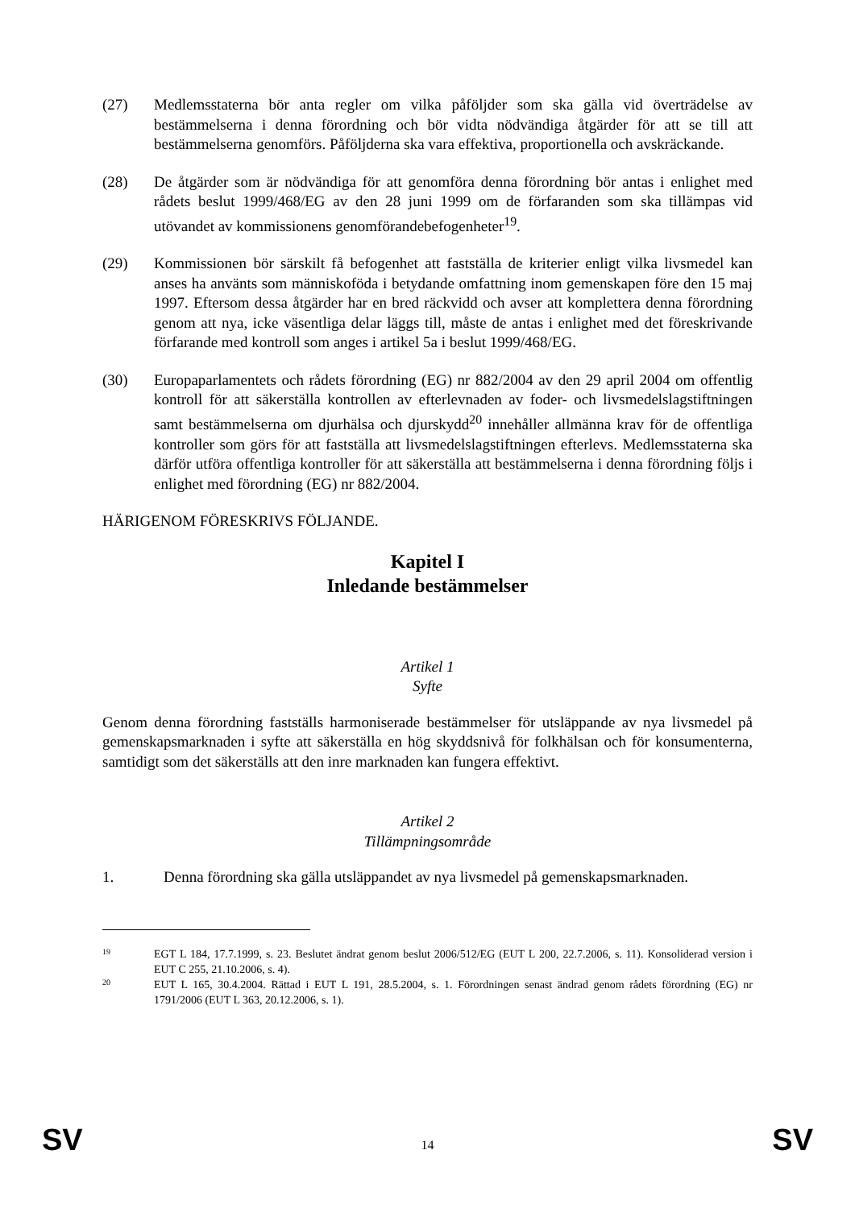(27) Medlemsstaterna bör anta regler om vilka påföljder som ska gälla vid överträdelse av bestämmelserna i denna förordning och bör vidta nödvändiga åtgärder för att se till att bestämmelserna genomförs. Påföljderna ska vara effektiva, proportionella och avskräckande.
(28) De åtgärder som är nödvändiga för att genomföra denna förordning bör antas i enlighet med rådets beslut 1999/468/EG av den 28 juni 1999 om de förfaranden som ska tillämpas vid utövandet av kommissionens genomförandebefogenheter<sup>19</sup>.
(29) Kommissionen bör särskilt få befogenhet att fastställa de kriterier enligt vilka livsmedel kan anses ha använts som människoföda i betydande omfattning inom gemenskapen före den 15 maj 1997. Eftersom dessa åtgärder har en bred räckvidd och avser att komplettera denna förordning genom att nya, icke väsentliga delar läggs till, måste de antas i enlighet med det föreskrivande förfarande med kontroll som anges i artikel 5a i beslut 1999/468/EG.
(30) Europaparlamentets och rådets förordning (EG) nr 882/2004 av den 29 april 2004 om offentlig kontroll för att säkerställa kontrollen av efterlevnaden av foder- och livsmedelslagstiftningen samt bestämmelserna om djurhälsa och djurskydd<sup>20</sup> innehåller allmänna krav för de offentliga kontroller som görs för att fastställa att livsmedelslagstiftningen efterlevs. Medlemsstaterna ska därför utföra offentliga kontroller för att säkerställa att bestämmelserna i denna förordning följs i enlighet med förordning (EG) nr 882/2004.
HÄRIGENOM FÖRESKRIVS FÖLJANDE.
Kapitel I
Inledande bestämmelser
Artikel 1
Syfte
Genom denna förordning fastställs harmoniserade bestämmelser för utsläppande av nya livsmedel på gemenskapsmarknaden i syfte att säkerställa en hög skyddsnivå för folkhälsan och för konsumenterna, samtidigt som det säkerställs att den inre marknaden kan fungera effektivt.
Artikel 2
Tillämpningsområde
1. Denna förordning ska gälla utsläppandet av nya livsmedel på gemenskapsmarknaden.
19
EGT L 184, 17.7.1999, s. 23. Beslutet ändrat genom beslut 2006/512/EG (EUT L 200, 22.7.2006, s. 11). Konsoliderad version i EUT C 255, 21.10.2006, s. 4).
20
EUT L 165, 30.4.2004. Rättad i EUT L 191, 28.5.2004, s. 1. Förordningen senast ändrad genom rådets förordning (EG) nr 1791/2006 (EUT L 363, 20.12.2006, s. 1).
SV 14 SV